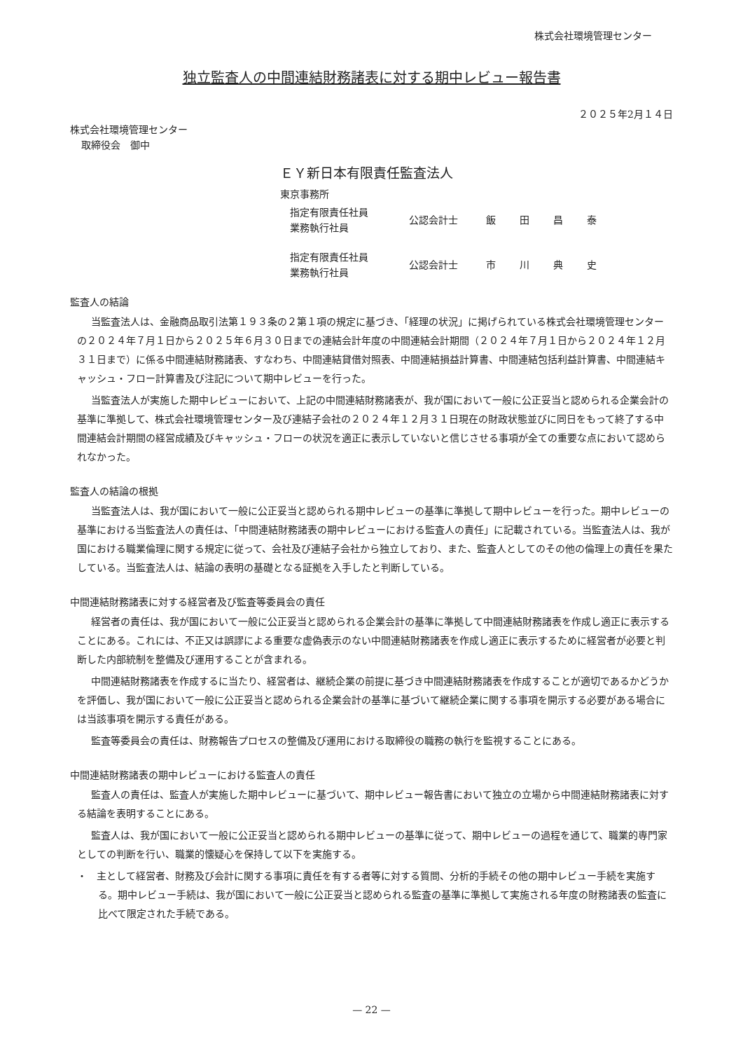株式会社環境管理センター
独立監査人の中間連結財務諸表に対する期中レビュー報告書
２０２５年2月１４日
株式会社環境管理センター
取締役会　御中
ＥＹ新日本有限責任監査法人
東京事務所
指定有限責任社員
業務執行社員
公認会計士 飯田昌泰
指定有限責任社員
業務執行社員
公認会計士 市川典史
監査人の結論
当監査法人は、金融商品取引法第１９３条の２第１項の規定に基づき、「経理の状況」に掲げられている株式会社環境管理センターの２０２４年７月１日から２０２５年６月３０日までの連結会計年度の中間連結会計期間（２０２４年７月１日から２０２４年１２月３１日まで）に係る中間連結財務諸表、すなわち、中間連結貸借対照表、中間連結損益計算書、中間連結包括利益計算書、中間連結キャッシュ・フロー計算書及び注記について期中レビューを行った。
当監査法人が実施した期中レビューにおいて、上記の中間連結財務諸表が、我が国において一般に公正妥当と認められる企業会計の基準に準拠して、株式会社環境管理センター及び連結子会社の２０２４年１２月３１日現在の財政状態並びに同日をもって終了する中間連結会計期間の経営成績及びキャッシュ・フローの状況を適正に表示していないと信じさせる事項が全ての重要な点において認められなかった。
監査人の結論の根拠
当監査法人は、我が国において一般に公正妥当と認められる期中レビューの基準に準拠して期中レビューを行った。期中レビューの基準における当監査法人の責任は、「中間連結財務諸表の期中レビューにおける監査人の責任」に記載されている。当監査法人は、我が国における職業倫理に関する規定に従って、会社及び連結子会社から独立しており、また、監査人としてのその他の倫理上の責任を果たしている。当監査法人は、結論の表明の基礎となる証拠を入手したと判断している。
中間連結財務諸表に対する経営者及び監査等委員会の責任
経営者の責任は、我が国において一般に公正妥当と認められる企業会計の基準に準拠して中間連結財務諸表を作成し適正に表示することにある。これには、不正又は誤謬による重要な虚偽表示のない中間連結財務諸表を作成し適正に表示するために経営者が必要と判断した内部統制を整備及び運用することが含まれる。
中間連結財務諸表を作成するに当たり、経営者は、継続企業の前提に基づき中間連結財務諸表を作成することが適切であるかどうかを評価し、我が国において一般に公正妥当と認められる企業会計の基準に基づいて継続企業に関する事項を開示する必要がある場合には当該事項を開示する責任がある。
監査等委員会の責任は、財務報告プロセスの整備及び運用における取締役の職務の執行を監視することにある。
中間連結財務諸表の期中レビューにおける監査人の責任
監査人の責任は、監査人が実施した期中レビューに基づいて、期中レビュー報告書において独立の立場から中間連結財務諸表に対する結論を表明することにある。
監査人は、我が国において一般に公正妥当と認められる期中レビューの基準に従って、期中レビューの過程を通じて、職業的専門家としての判断を行い、職業的懐疑心を保持して以下を実施する。
・　主として経営者、財務及び会計に関する事項に責任を有する者等に対する質問、分析的手続その他の期中レビュー手続を実施する。期中レビュー手続は、我が国において一般に公正妥当と認められる監査の基準に準拠して実施される年度の財務諸表の監査に比べて限定された手続である。
— 22 —